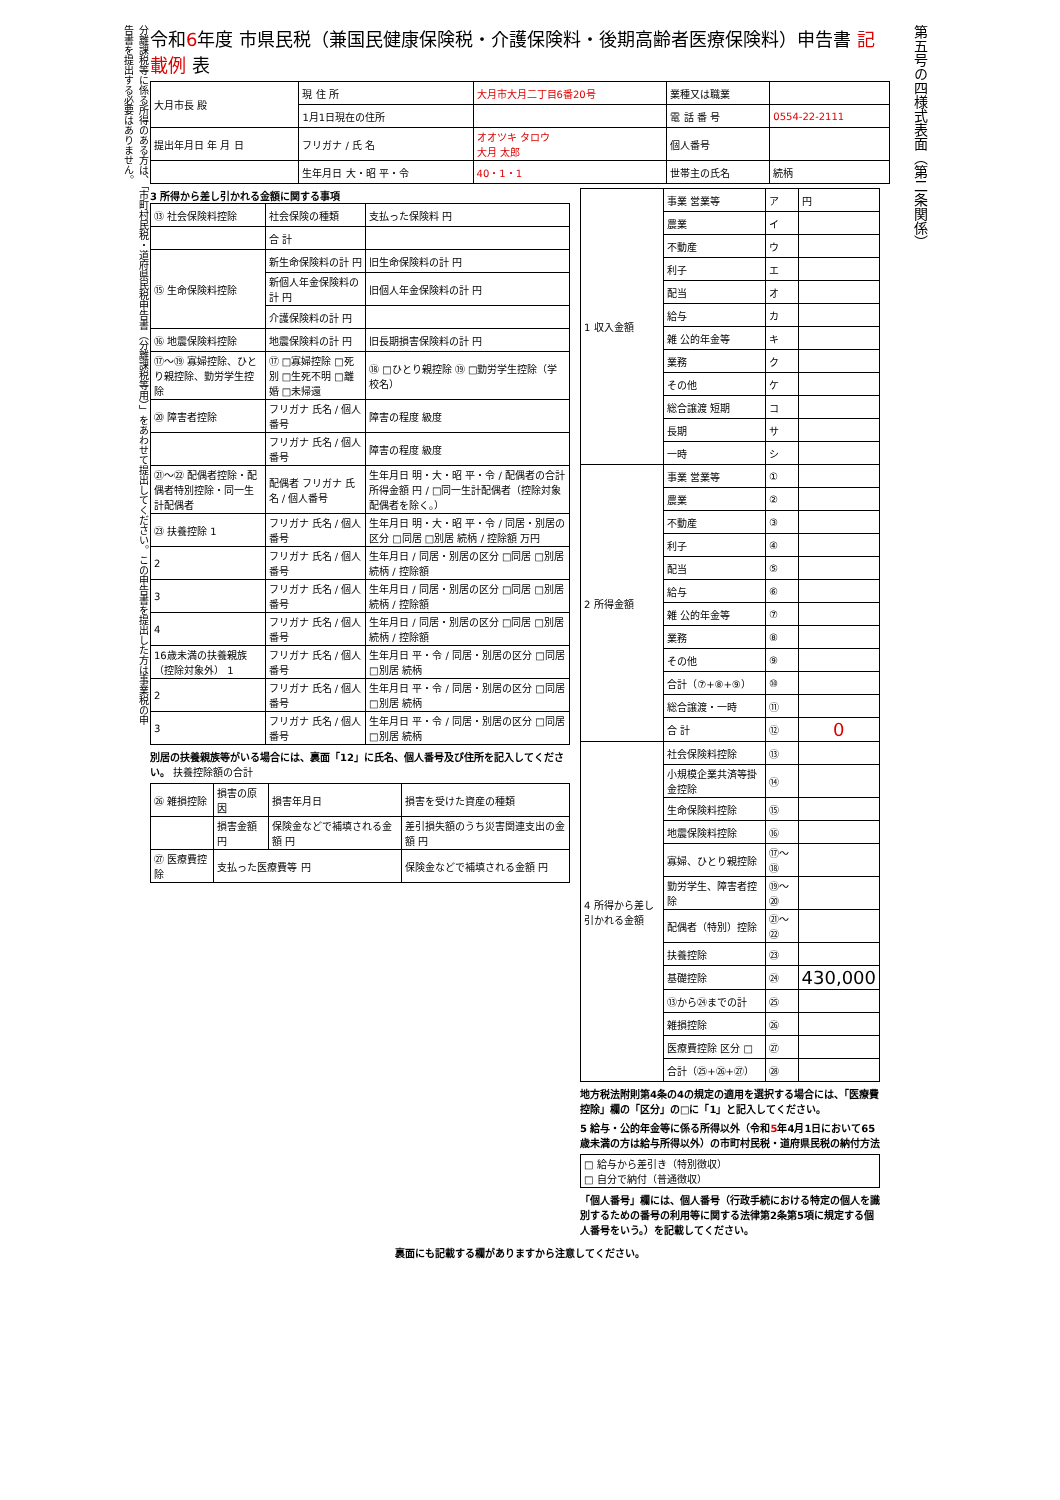分離課税等に係る所得のある方は、「市町村民税・道府県民税申告書（分離課税等用）」をあわせて提出してください。この申告書を提出した方は事業税の申告書を提出する必要はありません。
令和6年度 市県民税（兼国民健康保険税・介護保険料・後期高齢者医療保険料）申告書 記載例 表
| 大月市長 殿 | 現 住 所 | 大月市大月二丁目6番20号 | 業種又は職業 | |
| | 1月1日現在の住所 | | 電 話 番 号 | 0554-22-2111 |
| 提出年月日 年 月 日 | フリガナ / 氏 名 | オオツキ タロウ 大月 太郎 | 個人番号 | |
| | 生年月日 大・昭 平・令 | 40・1・1 | 世帯主の氏名 | 続柄 |
3 所得から差し引かれる金額に関する事項
| ⑬ 社会保険料控除 | 社会保険の種類 | 支払った保険料 円 |
| | 合 計 | |
| ⑮ 生命保険料控除 | 新生命保険料の計 円 | 旧生命保険料の計 円 |
| | 新個人年金保険料の計 円 | 旧個人年金保険料の計 円 |
| | 介護保険料の計 円 | |
| ⑯ 地震保険料控除 | 地震保険料の計 円 | 旧長期損害保険料の計 円 |
| ⑰〜⑲ 寡婦控除、ひとり親控除、勤労学生控除 | ⑰ □寡婦控除 □死別 □生死不明 □離婚 □未帰還 | ⑱ □ひとり親控除 ⑲ □勤労学生控除（学校名） |
| ⑳ 障害者控除 | フリガナ 氏名 / 個人番号 | 障害の程度 級度 |
| | フリガナ 氏名 / 個人番号 | 障害の程度 級度 |
| ㉑〜㉒ 配偶者控除・配偶者特別控除・同一生計配偶者 | 配偶者 フリガナ 氏名 / 個人番号 | 生年月日 明・大・昭 平・令 / 配偶者の合計所得金額 円 / □同一生計配偶者（控除対象配偶者を除く。） |
| ㉓ 扶養控除 1 | フリガナ 氏名 / 個人番号 | 生年月日 明・大・昭 平・令 / 同居・別居の区分 □同居 □別居 続柄 / 控除額 万円 |
| 2 | フリガナ 氏名 / 個人番号 | 生年月日 / 同居・別居の区分 □同居 □別居 続柄 / 控除額 |
| 3 | フリガナ 氏名 / 個人番号 | 生年月日 / 同居・別居の区分 □同居 □別居 続柄 / 控除額 |
| 4 | フリガナ 氏名 / 個人番号 | 生年月日 / 同居・別居の区分 □同居 □別居 続柄 / 控除額 |
| 16歳未満の扶養親族（控除対象外） 1 | フリガナ 氏名 / 個人番号 | 生年月日 平・令 / 同居・別居の区分 □同居 □別居 続柄 |
| 2 | フリガナ 氏名 / 個人番号 | 生年月日 平・令 / 同居・別居の区分 □同居 □別居 続柄 |
| 3 | フリガナ 氏名 / 個人番号 | 生年月日 平・令 / 同居・別居の区分 □同居 □別居 続柄 |
別居の扶養親族等がいる場合には、裏面「12」に氏名、個人番号及び住所を記入してください。 扶養控除額の合計
| ㉖ 雑損控除 | 損害の原因 | 損害年月日 | 損害を受けた資産の種類 |
| | 損害金額 円 | 保険金などで補填される金額 円 | 差引損失額のうち災害関連支出の金額 円 |
| ㉗ 医療費控除 | 支払った医療費等 円 | | 保険金などで補填される金額 円 |
| 1 収入金額 | 事業 営業等 | ア | 円 |
| | 農業 | イ | |
| | 不動産 | ウ | |
| | 利子 | エ | |
| | 配当 | オ | |
| | 給与 | カ | |
| | 雑 公的年金等 | キ | |
| | 業務 | ク | |
| | その他 | ケ | |
| | 総合譲渡 短期 | コ | |
| | 長期 | サ | |
| | 一時 | シ | |
| 2 所得金額 | 事業 営業等 | ① | |
| | 農業 | ② | |
| | 不動産 | ③ | |
| | 利子 | ④ | |
| | 配当 | ⑤ | |
| | 給与 | ⑥ | |
| | 雑 公的年金等 | ⑦ | |
| | 業務 | ⑧ | |
| | その他 | ⑨ | |
| | 合計（⑦+⑧+⑨） | ⑩ | |
| | 総合譲渡・一時 | ⑪ | |
| | 合 計 | ⑫ | 0 |
| 4 所得から差し引かれる金額 | 社会保険料控除 | ⑬ | |
| | 小規模企業共済等掛金控除 | ⑭ | |
| | 生命保険料控除 | ⑮ | |
| | 地震保険料控除 | ⑯ | |
| | 寡婦、ひとり親控除 | ⑰〜⑱ | |
| | 勤労学生、障害者控除 | ⑲〜⑳ | |
| | 配偶者（特別）控除 | ㉑〜㉒ | |
| | 扶養控除 | ㉓ | |
| | 基礎控除 | ㉔ | 430,000 |
| | ⑬から㉔までの計 | ㉕ | |
| | 雑損控除 | ㉖ | |
| | 医療費控除 区分 □ | ㉗ | |
| | 合計（㉕+㉖+㉗） | ㉘ | |
地方税法附則第4条の4の規定の適用を選択する場合には、「医療費控除」欄の「区分」の□に「1」と記入してください。
5 給与・公的年金等に係る所得以外（令和5年4月1日において65歳未満の方は給与所得以外）の市町村民税・道府県民税の納付方法
| □ 給与から差引き（特別徴収） □ 自分で納付（普通徴収） |
「個人番号」欄には、個人番号（行政手続における特定の個人を識別するための番号の利用等に関する法律第2条第5項に規定する個人番号をいう。）を記載してください。
裏面にも記載する欄がありますから注意してください。
第五号の四様式表面（第二条関係）